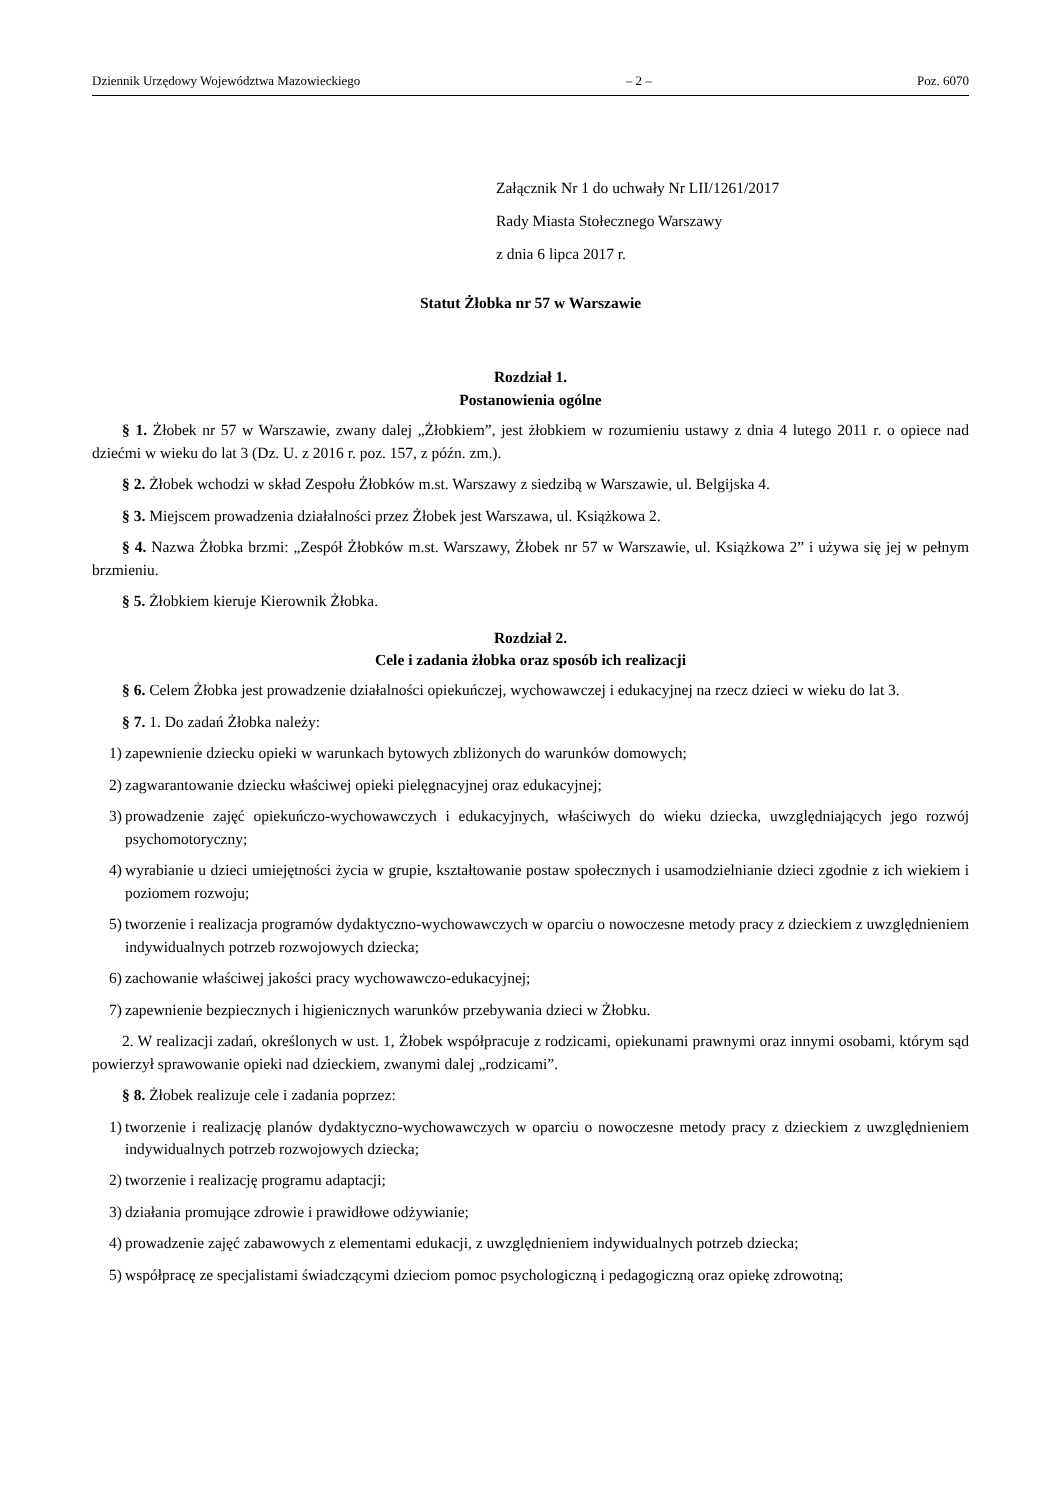Dziennik Urzędowy Województwa Mazowieckiego – 2 – Poz. 6070
Załącznik Nr 1 do uchwały Nr LII/1261/2017
Rady Miasta Stołecznego Warszawy
z dnia 6 lipca 2017 r.
Statut Żłobka nr 57 w Warszawie
Rozdział 1.
Postanowienia ogólne
§ 1. Żłobek nr 57 w Warszawie, zwany dalej „Żłobkiem”, jest żłobkiem w rozumieniu ustawy z dnia 4 lutego 2011 r. o opiece nad dziećmi w wieku do lat 3 (Dz. U. z 2016 r. poz. 157, z późn. zm.).
§ 2. Żłobek wchodzi w skład Zespołu Żłobków m.st. Warszawy z siedzibą w Warszawie, ul. Belgijska 4.
§ 3. Miejscem prowadzenia działalności przez Żłobek jest Warszawa, ul. Książkowa 2.
§ 4. Nazwa Żłobka brzmi: „Zespół Żłobków m.st. Warszawy, Żłobek nr 57 w Warszawie, ul. Książkowa 2” i używa się jej w pełnym brzmieniu.
§ 5. Żłobkiem kieruje Kierownik Żłobka.
Rozdział 2.
Cele i zadania żłobka oraz sposób ich realizacji
§ 6. Celem Żłobka jest prowadzenie działalności opiekuńczej, wychowawczej i edukacyjnej na rzecz dzieci w wieku do lat 3.
§ 7. 1. Do zadań Żłobka należy:
1) zapewnienie dziecku opieki w warunkach bytowych zbliżonych do warunków domowych;
2) zagwarantowanie dziecku właściwej opieki pielęgnacyjnej oraz edukacyjnej;
3) prowadzenie zajęć opiekuńczo-wychowawczych i edukacyjnych, właściwych do wieku dziecka, uwzględniających jego rozwój psychomotoryczny;
4) wyrabianie u dzieci umiejętności życia w grupie, kształtowanie postaw społecznych i usamodzielnianie dzieci zgodnie z ich wiekiem i poziomem rozwoju;
5) tworzenie i realizacja programów dydaktyczno-wychowawczych w oparciu o nowoczesne metody pracy z dzieckiem z uwzględnieniem indywidualnych potrzeb rozwojowych dziecka;
6) zachowanie właściwej jakości pracy wychowawczo-edukacyjnej;
7) zapewnienie bezpiecznych i higienicznych warunków przebywania dzieci w Żłobku.
2. W realizacji zadań, określonych w ust. 1, Żłobek współpracuje z rodzicami, opiekunami prawnymi oraz innymi osobami, którym sąd powierzył sprawowanie opieki nad dzieckiem, zwanymi dalej „rodzicami”.
§ 8. Żłobek realizuje cele i zadania poprzez:
1) tworzenie i realizację planów dydaktyczno-wychowawczych w oparciu o nowoczesne metody pracy z dzieckiem z uwzględnieniem indywidualnych potrzeb rozwojowych dziecka;
2) tworzenie i realizację programu adaptacji;
3) działania promujące zdrowie i prawidłowe odżywianie;
4) prowadzenie zajęć zabawowych z elementami edukacji, z uwzględnieniem indywidualnych potrzeb dziecka;
5) współpracę ze specjalistami świadczącymi dzieciom pomoc psychologiczną i pedagogiczną oraz opiekę zdrowotną;